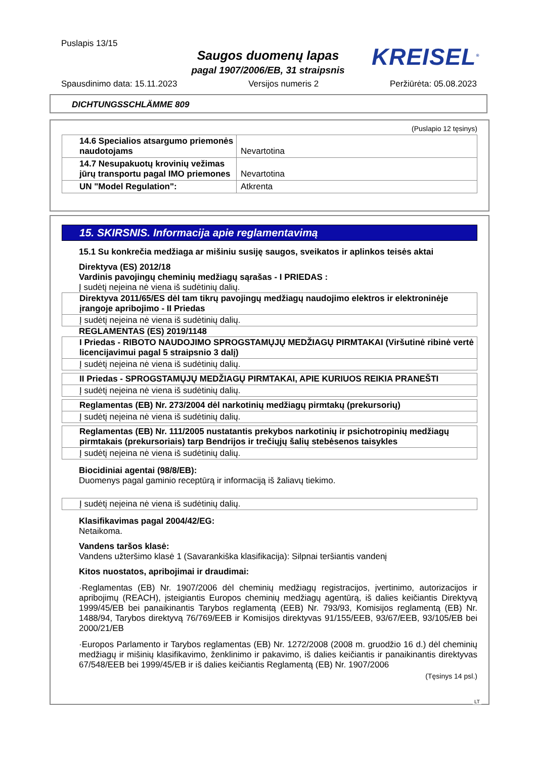Puslapis 13/15
Saugos duomenų lapas
pagal 1907/2006/EB, 31 straipsnis
KREISEL<sup>®</sup>
Spausdinimo data: 15.11.2023 Versijos numeris 2 Peržiūrėta: 05.08.2023
DICHTUNGSSCHLÄMME 809
(Puslapio 12 tęsinys)
| 14.6 Specialios atsargumo priemonės naudotojams | Nevartotina |
| 14.7 Nesupakuotų krovinių vežimas jūrų transportu pagal IMO priemones | Nevartotina |
| UN "Model Regulation": | Atkrenta |
15. SKIRSNIS. Informacija apie reglamentavimą
15.1 Su konkrečia medžiaga ar mišiniu susiję saugos, sveikatos ir aplinkos teisės aktai
Direktyva (ES) 2012/18
Vardinis pavojingų cheminių medžiagų sąrašas - I PRIEDAS :
Į sudėtį neįeina nė viena iš sudėtinių dalių.
Direktyva 2011/65/ES dėl tam tikrų pavojingų medžiagų naudojimo elektros ir elektroninėje įrangoje apribojimo - II Priedas
Į sudėtį neįeina nė viena iš sudėtinių dalių.
REGLAMENTAS (ES) 2019/1148
I Priedas - RIBOTO NAUDOJIMO SPROGSTAMŲJŲ MEDŽIAGŲ PIRMTAKAI (Viršutinė ribinė vertė licencijavimui pagal 5 straipsnio 3 dalį)
Į sudėtį neįeina nė viena iš sudėtinių dalių.
II Priedas - SPROGSTAMŲJŲ MEDŽIAGŲ PIRMTAKAI, APIE KURIUOS REIKIA PRANEŠTI
Į sudėtį neįeina nė viena iš sudėtinių dalių.
Reglamentas (EB) Nr. 273/2004 dėl narkotinių medžiagų pirmtakų (prekursorių)
Į sudėtį neįeina nė viena iš sudėtinių dalių.
Reglamentas (EB) Nr. 111/2005 nustatantis prekybos narkotinių ir psichotropinių medžiagų pirmtakais (prekursoriais) tarp Bendrijos ir trečiųjų šalių stebėsenos taisykles
Į sudėtį neįeina nė viena iš sudėtinių dalių.
Biocidiniai agentai (98/8/EB):
Duomenys pagal gaminio receptūrą ir informaciją iš žaliavų tiekimo.
Į sudėtį neįeina nė viena iš sudėtinių dalių.
Klasifikavimas pagal 2004/42/EG:
Netaikoma.
Vandens taršos klasė:
Vandens užteršimo klasė 1 (Savarankiška klasifikacija): Silpnai teršiantis vandenį
Kitos nuostatos, apribojimai ir draudimai:
·Reglamentas (EB) Nr. 1907/2006 dėl cheminių medžiagų registracijos, įvertinimo, autorizacijos ir apribojimų (REACH), įsteigiantis Europos cheminių medžiagų agentūrą, iš dalies keičiantis Direktyvą 1999/45/EB bei panaikinantis Tarybos reglamentą (EEB) Nr. 793/93, Komisijos reglamentą (EB) Nr. 1488/94, Tarybos direktyvą 76/769/EEB ir Komisijos direktyvas 91/155/EEB, 93/67/EEB, 93/105/EB bei 2000/21/EB
·Europos Parlamento ir Tarybos reglamentas (EB) Nr. 1272/2008 (2008 m. gruodžio 16 d.) dėl cheminių medžiagų ir mišinių klasifikavimo, ženklinimo ir pakavimo, iš dalies keičiantis ir panaikinantis direktyvas 67/548/EEB bei 1999/45/EB ir iš dalies keičiantis Reglamentą (EB) Nr. 1907/2006
(Tęsinys 14 psl.)
LT